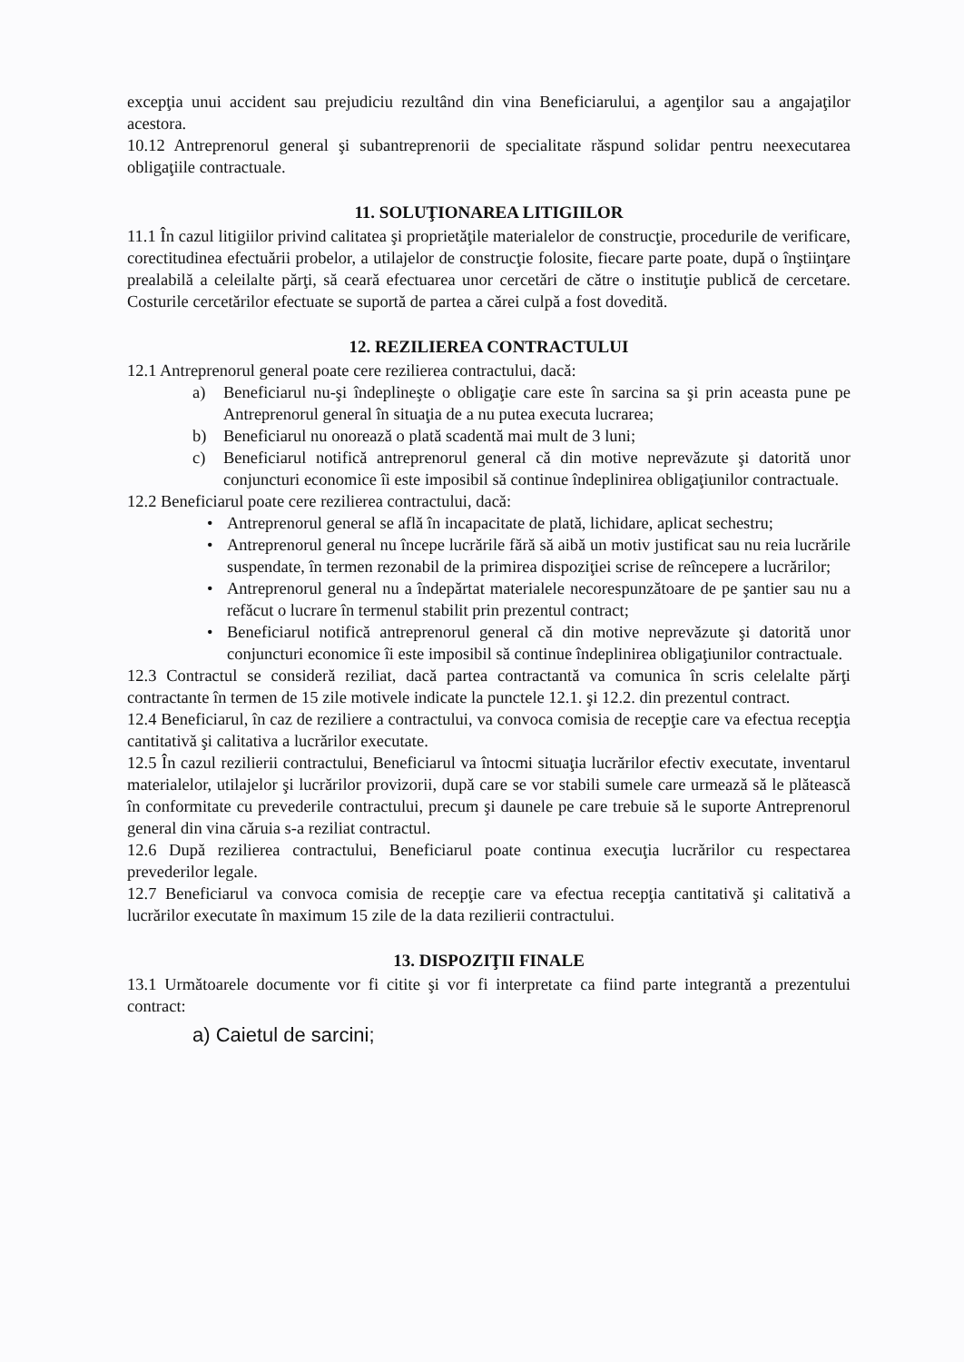excepţia unui accident sau prejudiciu rezultând din vina Beneficiarului, a agenţilor sau a angajaţilor acestora.
10.12 Antreprenorul general şi subantreprenorii de specialitate răspund solidar pentru neexecutarea obligaţiile contractuale.
11. SOLUŢIONAREA LITIGIILOR
11.1 În cazul litigiilor privind calitatea şi proprietăţile materialelor de construcţie, procedurile de verificare, corectitudinea efectuării probelor, a utilajelor de construcţie folosite, fiecare parte poate, după o înştiinţare prealabilă a celeilalte părţi, să ceară efectuarea unor cercetări de către o instituţie publică de cercetare. Costurile cercetărilor efectuate se suportă de partea a cărei culpă a fost dovedită.
12. REZILIEREA CONTRACTULUI
12.1 Antreprenorul general poate cere rezilierea contractului, dacă:
a) Beneficiarul nu-şi îndeplineşte o obligaţie care este în sarcina sa şi prin aceasta pune pe Antreprenorul general în situaţia de a nu putea executa lucrarea;
b) Beneficiarul nu onorează o plată scadentă mai mult de 3 luni;
c) Beneficiarul notifică antreprenorul general că din motive neprevăzute şi datorită unor conjuncturi economice îi este imposibil să continue îndeplinirea obligaţiunilor contractuale.
12.2 Beneficiarul poate cere rezilierea contractului, dacă:
• Antreprenorul general se află în incapacitate de plată, lichidare, aplicat sechestru;
• Antreprenorul general nu începe lucrările fără să aibă un motiv justificat sau nu reia lucrările suspendate, în termen rezonabil de la primirea dispoziţiei scrise de reîncepere a lucrărilor;
• Antreprenorul general nu a îndepărtat materialele necorespunzătoare de pe şantier sau nu a refăcut o lucrare în termenul stabilit prin prezentul contract;
• Beneficiarul notifică antreprenorul general că din motive neprevăzute şi datorită unor conjuncturi economice îi este imposibil să continue îndeplinirea obligaţiunilor contractuale.
12.3 Contractul se consideră reziliat, dacă partea contractantă va comunica în scris celelalte părţi contractante în termen de 15 zile motivele indicate la punctele 12.1. şi 12.2. din prezentul contract.
12.4 Beneficiarul, în caz de reziliere a contractului, va convoca comisia de recepţie care va efectua recepţia cantitativă şi calitativa a lucrărilor executate.
12.5 În cazul rezilierii contractului, Beneficiarul va întocmi situaţia lucrărilor efectiv executate, inventarul materialelor, utilajelor şi lucrărilor provizorii, după care se vor stabili sumele care urmează să le plătească în conformitate cu prevederile contractului, precum şi daunele pe care trebuie să le suporte Antreprenorul general din vina căruia s-a reziliat contractul.
12.6 După rezilierea contractului, Beneficiarul poate continua execuţia lucrărilor cu respectarea prevederilor legale.
12.7 Beneficiarul va convoca comisia de recepţie care va efectua recepţia cantitativă şi calitativă a lucrărilor executate în maximum 15 zile de la data rezilierii contractului.
13. DISPOZIŢII FINALE
13.1 Următoarele documente vor fi citite şi vor fi interpretate ca fiind parte integrantă a prezentului contract:
a) Caietul de sarcini;